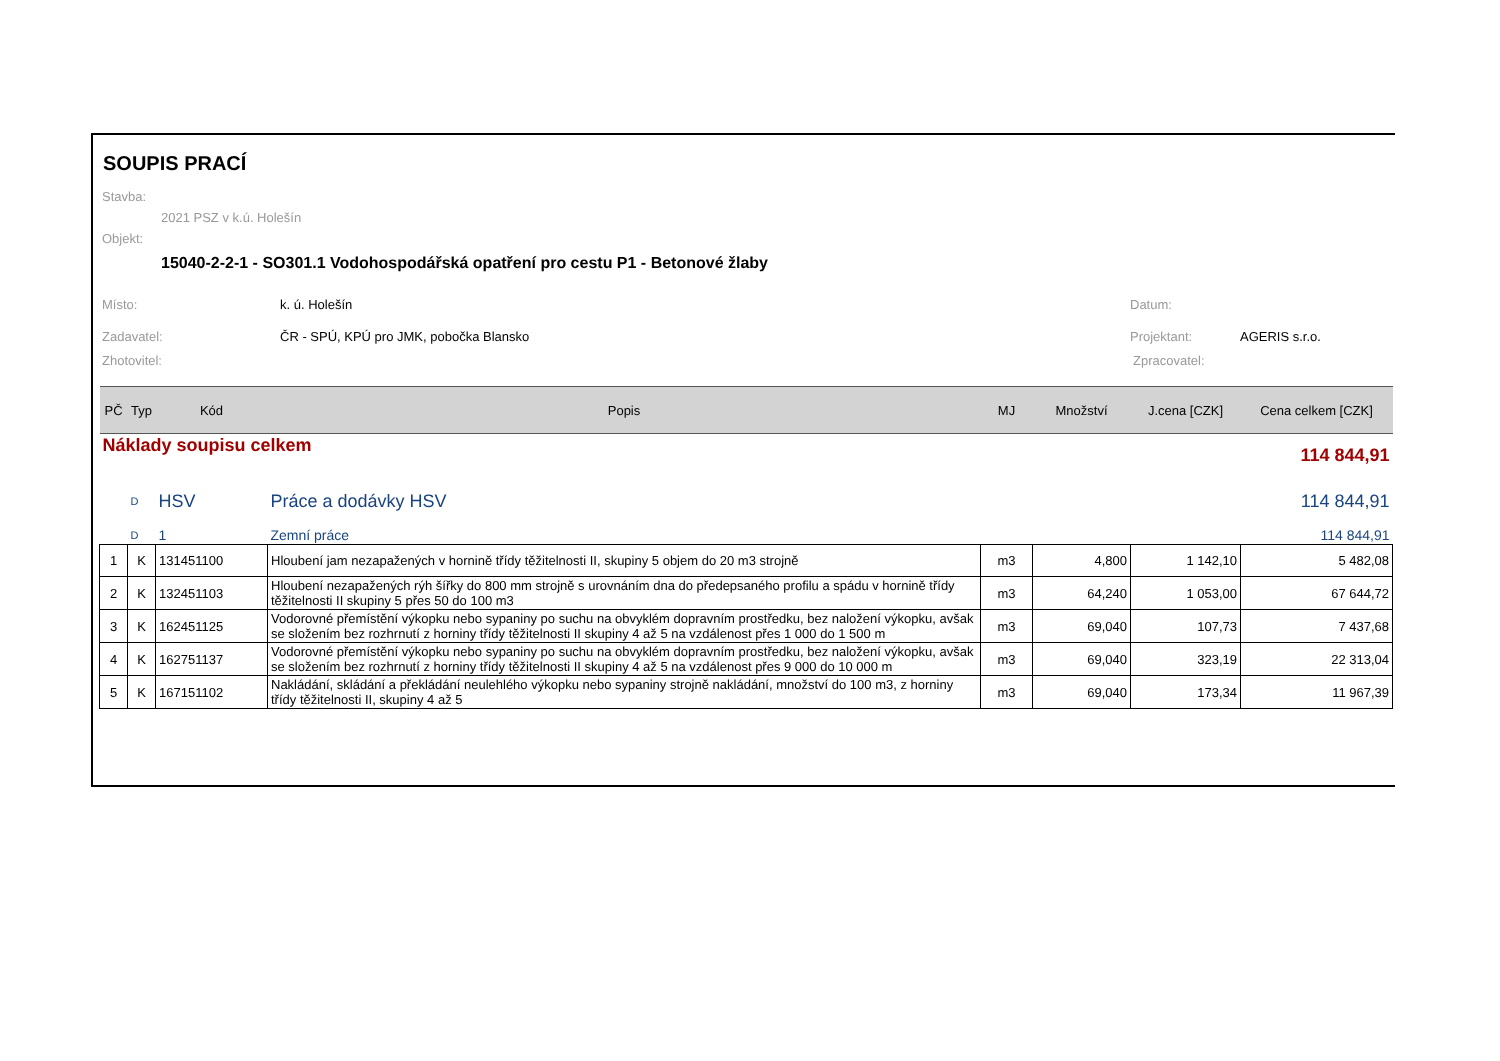SOUPIS PRACÍ
Stavba:
2021 PSZ v k.ú. Holešín
Objekt:
15040-2-2-1 - SO301.1 Vodohospodářská opatření pro cestu P1 - Betonové žlaby
Místo: k. ú. Holešín Datum:
Zadavatel: ČR - SPÚ, KPÚ pro JMK, pobočka Blansko Projektant: AGERIS s.r.o.
Zhotovitel: Zpracovatel:
| PČ | Typ | Kód | Popis | MJ | Množství | J.cena [CZK] | Cena celkem [CZK] |
| --- | --- | --- | --- | --- | --- | --- | --- |
| Náklady soupisu celkem | | | | 114 844,91 | | | |
| | D | HSV | Práce a dodávky HSV | 114 844,91 | | | |
| | D | 1 | Zemní práce | 114 844,91 | | | |
| 1 | K | 131451100 | Hloubení jam nezapažených v hornině třídy těžitelnosti II, skupiny 5 objem do 20 m3 strojně | m3 | 4,800 | 1 142,10 | 5 482,08 |
| 2 | K | 132451103 | Hloubení nezapažených rýh šířky do 800 mm strojně s urovnáním dna do předepsaného profilu a spádu v hornině třídy těžitelnosti II skupiny 5 přes 50 do 100 m3 | m3 | 64,240 | 1 053,00 | 67 644,72 |
| 3 | K | 162451125 | Vodorovné přemístění výkopku nebo sypaniny po suchu na obvyklém dopravním prostředku, bez naložení výkopku, avšak se složením bez rozhrnutí z horniny třídy těžitelnosti II skupiny 4 až 5 na vzdálenost přes 1 000 do 1 500 m | m3 | 69,040 | 107,73 | 7 437,68 |
| 4 | K | 162751137 | Vodorovné přemístění výkopku nebo sypaniny po suchu na obvyklém dopravním prostředku, bez naložení výkopku, avšak se složením bez rozhrnutí z horniny třídy těžitelnosti II skupiny 4 až 5 na vzdálenost přes 9 000 do 10 000 m | m3 | 69,040 | 323,19 | 22 313,04 |
| 5 | K | 167151102 | Nakládání, skládání a překládání neulehlého výkopku nebo sypaniny strojně nakládání, množství do 100 m3, z horniny třídy těžitelnosti II, skupiny 4 až 5 | m3 | 69,040 | 173,34 | 11 967,39 |